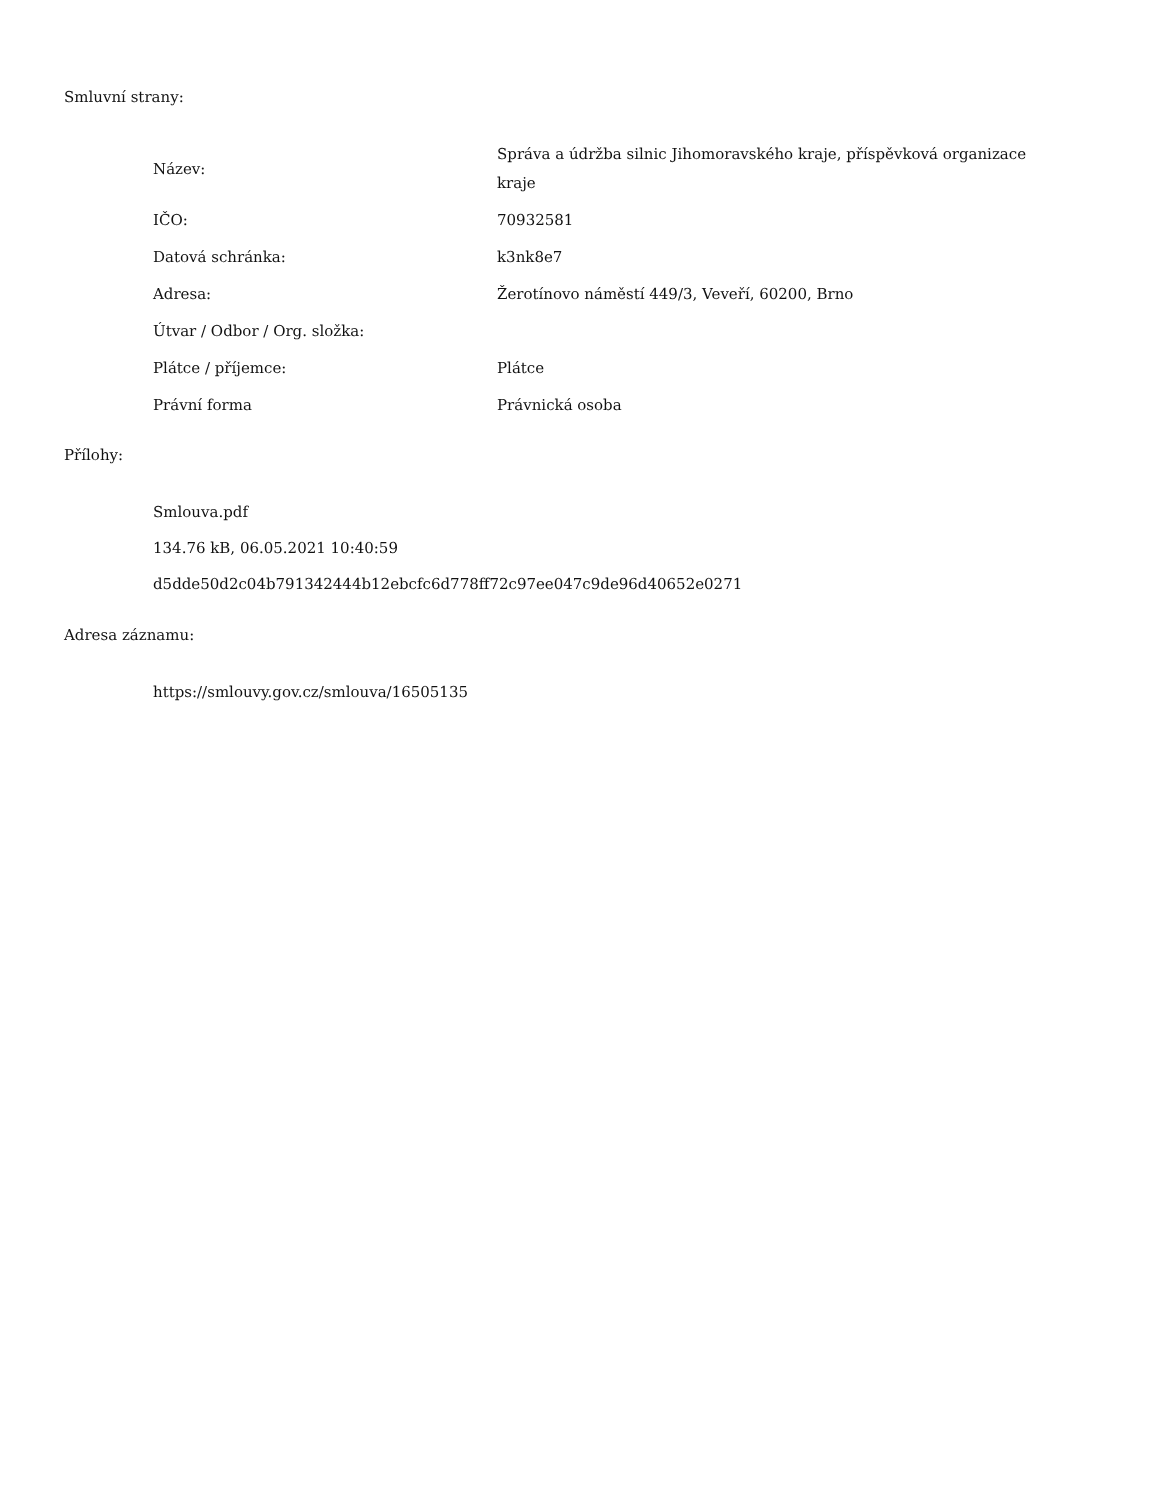Smluvní strany:
| Název: | Správa a údržba silnic Jihomoravského kraje, příspěvková organizace kraje |
| IČO: | 70932581 |
| Datová schránka: | k3nk8e7 |
| Adresa: | Žerotínovo náměstí 449/3, Veveří, 60200, Brno |
| Útvar / Odbor / Org. složka: | |
| Plátce / příjemce: | Plátce |
| Právní forma | Právnická osoba |
Přílohy:
Smlouva.pdf
134.76 kB, 06.05.2021 10:40:59
d5dde50d2c04b791342444b12ebcfc6d778ff72c97ee047c9de96d40652e0271
Adresa záznamu:
https://smlouvy.gov.cz/smlouva/16505135